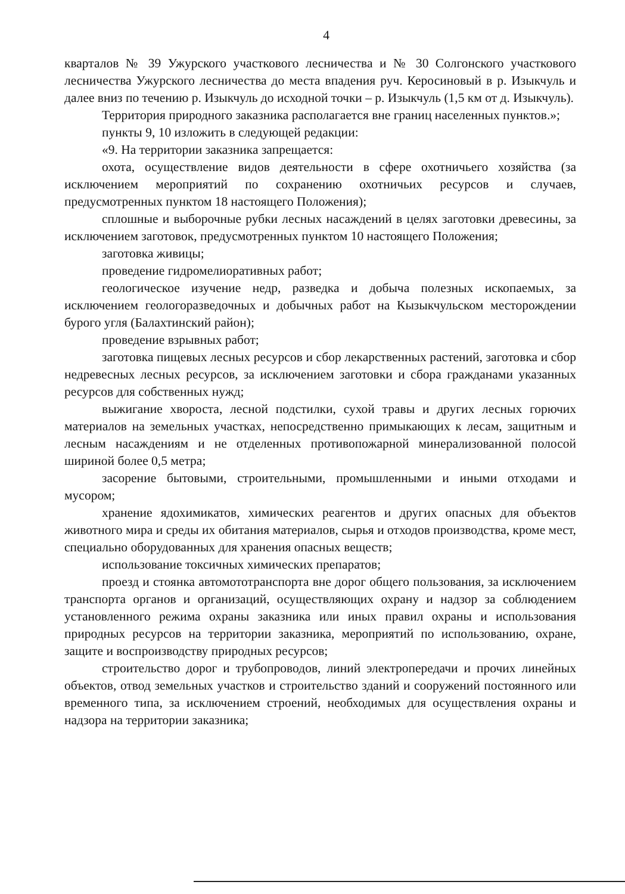4
кварталов № 39 Ужурского участкового лесничества и № 30 Солгонского участкового лесничества Ужурского лесничества до места впадения руч. Керосиновый в р. Изыкчуль и далее вниз по течению р. Изыкчуль до исходной точки – р. Изыкчуль (1,5 км от д. Изыкчуль).
Территория природного заказника располагается вне границ населенных пунктов.»;
пункты 9, 10 изложить в следующей редакции:
«9. На территории заказника запрещается:
охота, осуществление видов деятельности в сфере охотничьего хозяйства (за исключением мероприятий по сохранению охотничьих ресурсов и случаев, предусмотренных пунктом 18 настоящего Положения);
сплошные и выборочные рубки лесных насаждений в целях заготовки древесины, за исключением заготовок, предусмотренных пунктом 10 настоящего Положения;
заготовка живицы;
проведение гидромелиоративных работ;
геологическое изучение недр, разведка и добыча полезных ископаемых, за исключением геологоразведочных и добычных работ на Кызыкчульском месторождении бурого угля (Балахтинский район);
проведение взрывных работ;
заготовка пищевых лесных ресурсов и сбор лекарственных растений, заготовка и сбор недревесных лесных ресурсов, за исключением заготовки и сбора гражданами указанных ресурсов для собственных нужд;
выжигание хвороста, лесной подстилки, сухой травы и других лесных горючих материалов на земельных участках, непосредственно примыкающих к лесам, защитным и лесным насаждениям и не отделенных противопожарной минерализованной полосой шириной более 0,5 метра;
засорение бытовыми, строительными, промышленными и иными отходами и мусором;
хранение ядохимикатов, химических реагентов и других опасных для объектов животного мира и среды их обитания материалов, сырья и отходов производства, кроме мест, специально оборудованных для хранения опасных веществ;
использование токсичных химических препаратов;
проезд и стоянка автомототранспорта вне дорог общего пользования, за исключением транспорта органов и организаций, осуществляющих охрану и надзор за соблюдением установленного режима охраны заказника или иных правил охраны и использования природных ресурсов на территории заказника, мероприятий по использованию, охране, защите и воспроизводству природных ресурсов;
строительство дорог и трубопроводов, линий электропередачи и прочих линейных объектов, отвод земельных участков и строительство зданий и сооружений постоянного или временного типа, за исключением строений, необходимых для осуществления охраны и надзора на территории заказника;